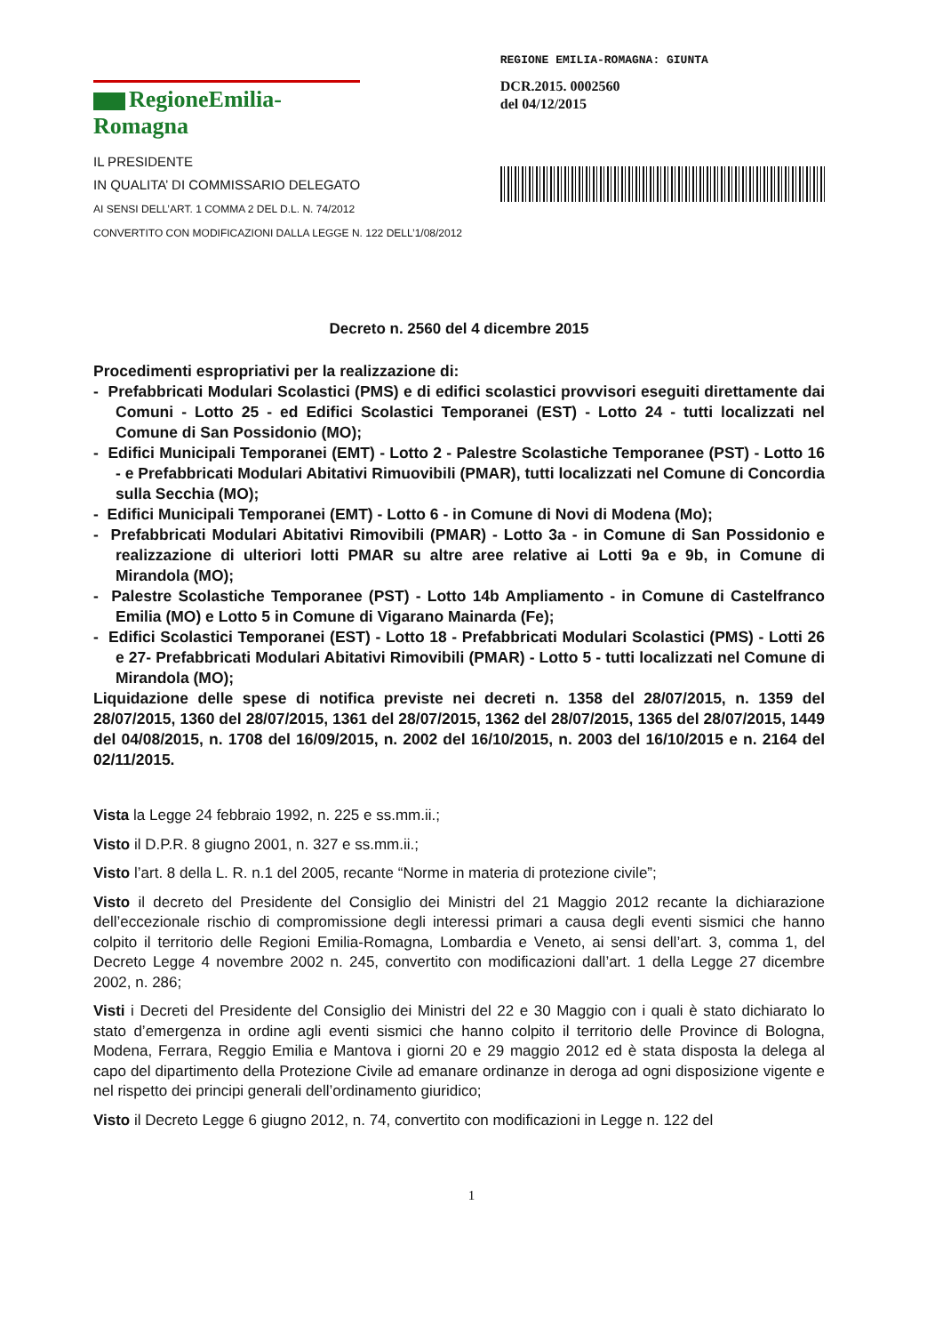RegioneEmilia-Romagna
IL PRESIDENTE
IN QUALITA’ DI COMMISSARIO DELEGATO
AI SENSI DELL’ART. 1 COMMA 2 DEL D.L. N. 74/2012
CONVERTITO CON MODIFICAZIONI DALLA LEGGE N. 122 DELL’1/08/2012
REGIONE EMILIA-ROMAGNA: GIUNTA
DCR.2015. 0002560
del 04/12/2015
Decreto n. 2560 del 4 dicembre 2015
Procedimenti espropriativi per la realizzazione di:
- Prefabbricati Modulari Scolastici (PMS) e di edifici scolastici provvisori eseguiti direttamente dai Comuni - Lotto 25 - ed Edifici Scolastici Temporanei (EST) - Lotto 24 - tutti localizzati nel Comune di San Possidonio (MO);
- Edifici Municipali Temporanei (EMT) - Lotto 2 - Palestre Scolastiche Temporanee (PST) - Lotto 16 - e Prefabbricati Modulari Abitativi Rimuovibili (PMAR), tutti localizzati nel Comune di Concordia sulla Secchia (MO);
- Edifici Municipali Temporanei (EMT) - Lotto 6 - in Comune di Novi di Modena (Mo);
- Prefabbricati Modulari Abitativi Rimovibili (PMAR) - Lotto 3a - in Comune di San Possidonio e realizzazione di ulteriori lotti PMAR su altre aree relative ai Lotti 9a e 9b, in Comune di Mirandola (MO);
- Palestre Scolastiche Temporanee (PST) - Lotto 14b Ampliamento - in Comune di Castelfranco Emilia (MO) e Lotto 5 in Comune di Vigarano Mainarda (Fe);
- Edifici Scolastici Temporanei (EST) - Lotto 18 - Prefabbricati Modulari Scolastici (PMS) - Lotti 26 e 27- Prefabbricati Modulari Abitativi Rimovibili (PMAR) - Lotto 5 - tutti localizzati nel Comune di Mirandola (MO);
Liquidazione delle spese di notifica previste nei decreti n. 1358 del 28/07/2015, n. 1359 del 28/07/2015, 1360 del 28/07/2015, 1361 del 28/07/2015, 1362 del 28/07/2015, 1365 del 28/07/2015, 1449 del 04/08/2015, n. 1708 del 16/09/2015, n. 2002 del 16/10/2015, n. 2003 del 16/10/2015 e n. 2164 del 02/11/2015.
Vista la Legge 24 febbraio 1992, n. 225 e ss.mm.ii.;
Visto il D.P.R. 8 giugno 2001, n. 327 e ss.mm.ii.;
Visto l’art. 8 della L. R. n.1 del 2005, recante “Norme in materia di protezione civile”;
Visto il decreto del Presidente del Consiglio dei Ministri del 21 Maggio 2012 recante la dichiarazione dell’eccezionale rischio di compromissione degli interessi primari a causa degli eventi sismici che hanno colpito il territorio delle Regioni Emilia-Romagna, Lombardia e Veneto, ai sensi dell’art. 3, comma 1, del Decreto Legge 4 novembre 2002 n. 245, convertito con modificazioni dall’art. 1 della Legge 27 dicembre 2002, n. 286;
Visti i Decreti del Presidente del Consiglio dei Ministri del 22 e 30 Maggio con i quali è stato dichiarato lo stato d’emergenza in ordine agli eventi sismici che hanno colpito il territorio delle Province di Bologna, Modena, Ferrara, Reggio Emilia e Mantova i giorni 20 e 29 maggio 2012 ed è stata disposta la delega al capo del dipartimento della Protezione Civile ad emanare ordinanze in deroga ad ogni disposizione vigente e nel rispetto dei principi generali dell’ordinamento giuridico;
Visto il Decreto Legge 6 giugno 2012, n. 74, convertito con modificazioni in Legge n. 122 del
1